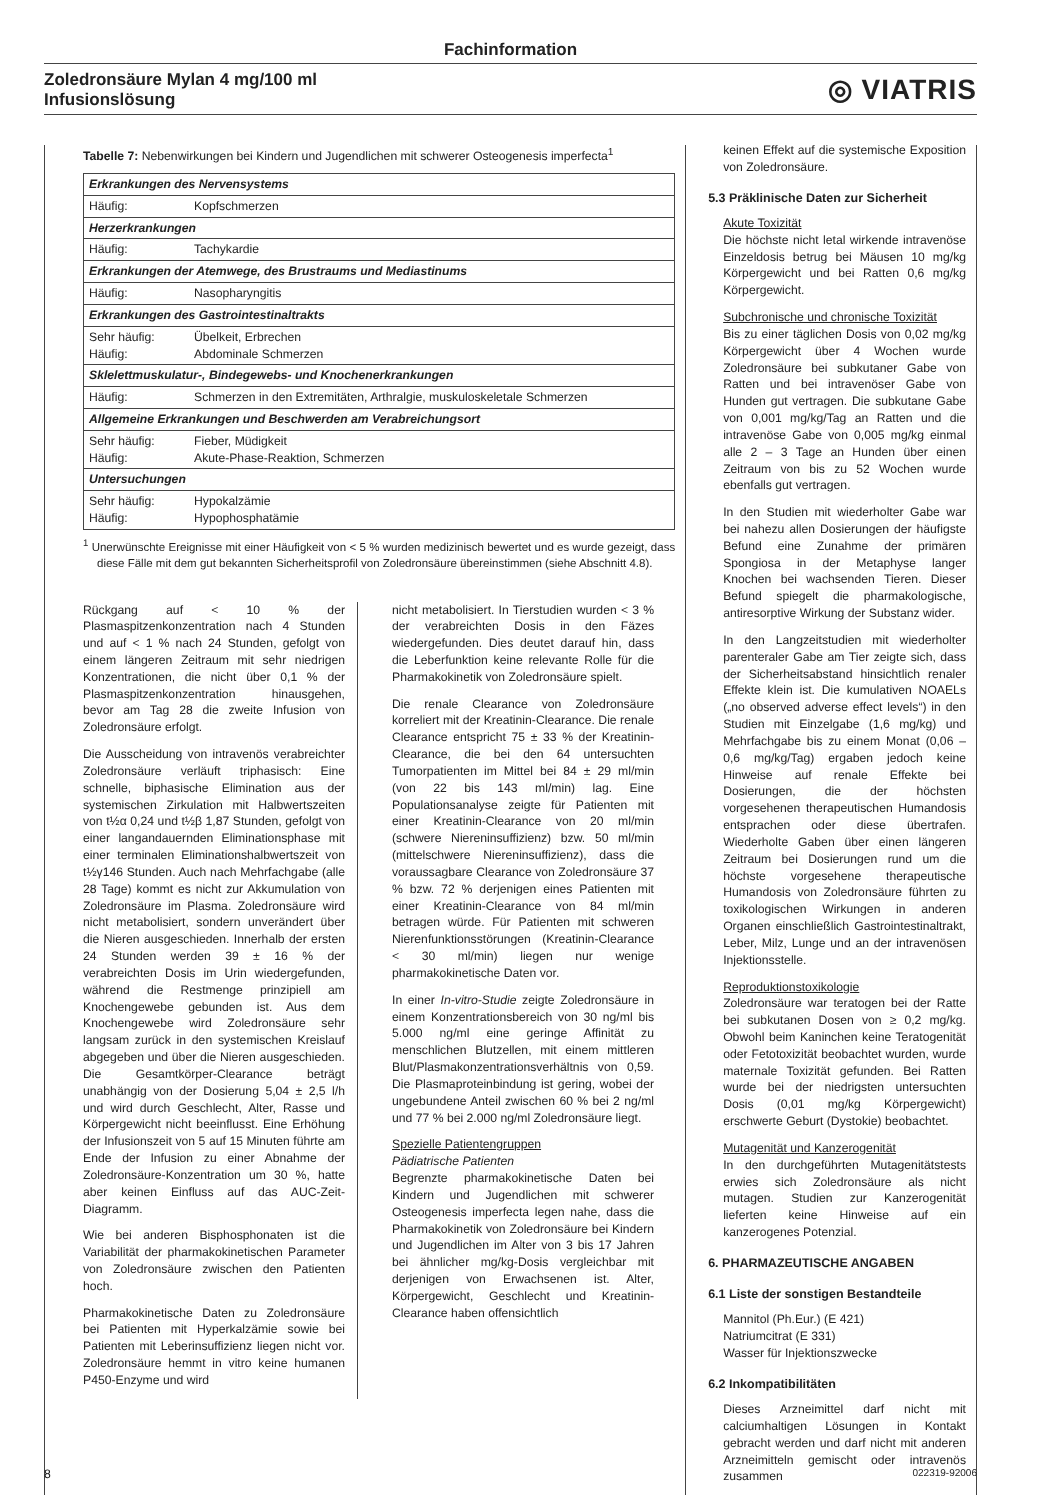Fachinformation
Zoledronsäure Mylan 4 mg/100 ml
Infusionslösung
◎ VIATRIS
Tabelle 7: Nebenwirkungen bei Kindern und Jugendlichen mit schwerer Osteogenesis imperfecta<sup>1</sup>
| Erkrankungen des Nervensystems | |
| Häufig: | Kopfschmerzen |
| Herzerkrankungen | |
| Häufig: | Tachykardie |
| Erkrankungen der Atemwege, des Brustraums und Mediastinums | |
| Häufig: | Nasopharyngitis |
| Erkrankungen des Gastrointestinaltrakts | |
| Sehr häufig: Häufig: | Übelkeit, Erbrechen Abdominale Schmerzen |
| Sklelettmuskulatur-, Bindegewebs- und Knochenerkrankungen | |
| Häufig: | Schmerzen in den Extremitäten, Arthralgie, muskuloskeletale Schmerzen |
| Allgemeine Erkrankungen und Beschwerden am Verabreichungsort | |
| Sehr häufig: Häufig: | Fieber, Müdigkeit Akute-Phase-Reaktion, Schmerzen |
| Untersuchungen | |
| Sehr häufig: Häufig: | Hypokalzämie Hypophosphatämie |
<sup>1</sup> Unerwünschte Ereignisse mit einer Häufigkeit von < 5 % wurden medizinisch bewertet und es wurde gezeigt, dass diese Fälle mit dem gut bekannten Sicherheitsprofil von Zoledronsäure übereinstimmen (siehe Abschnitt 4.8).
Rückgang auf < 10 % der Plasmaspitzenkonzentration nach 4 Stunden und auf < 1 % nach 24 Stunden, gefolgt von einem längeren Zeitraum mit sehr niedrigen Konzentrationen, die nicht über 0,1 % der Plasmaspitzenkonzentration hinausgehen, bevor am Tag 28 die zweite Infusion von Zoledronsäure erfolgt.
Die Ausscheidung von intravenös verabreichter Zoledronsäure verläuft triphasisch: Eine schnelle, biphasische Elimination aus der systemischen Zirkulation mit Halbwertszeiten von t½α 0,24 und t½β 1,87 Stunden, gefolgt von einer langandauernden Eliminationsphase mit einer terminalen Eliminationshalbwertszeit von t½γ146 Stunden. Auch nach Mehrfachgabe (alle 28 Tage) kommt es nicht zur Akkumulation von Zoledronsäure im Plasma. Zoledronsäure wird nicht metabolisiert, sondern unverändert über die Nieren ausgeschieden. Innerhalb der ersten 24 Stunden werden 39 ± 16 % der verabreichten Dosis im Urin wiedergefunden, während die Restmenge prinzipiell am Knochengewebe gebunden ist. Aus dem Knochengewebe wird Zoledronsäure sehr langsam zurück in den systemischen Kreislauf abgegeben und über die Nieren ausgeschieden. Die Gesamtkörper-Clearance beträgt unabhängig von der Dosierung 5,04 ± 2,5 l/h und wird durch Geschlecht, Alter, Rasse und Körpergewicht nicht beeinflusst. Eine Erhöhung der Infusionszeit von 5 auf 15 Minuten führte am Ende der Infusion zu einer Abnahme der Zoledronsäure-Konzentration um 30 %, hatte aber keinen Einfluss auf das AUC-Zeit-Diagramm.
Wie bei anderen Bisphosphonaten ist die Variabilität der pharmakokinetischen Parameter von Zoledronsäure zwischen den Patienten hoch.
Pharmakokinetische Daten zu Zoledronsäure bei Patienten mit Hyperkalzämie sowie bei Patienten mit Leberinsuffizienz liegen nicht vor. Zoledronsäure hemmt in vitro keine humanen P450-Enzyme und wird
nicht metabolisiert. In Tierstudien wurden < 3 % der verabreichten Dosis in den Fäzes wiedergefunden. Dies deutet darauf hin, dass die Leberfunktion keine relevante Rolle für die Pharmakokinetik von Zoledronsäure spielt.
Die renale Clearance von Zoledronsäure korreliert mit der Kreatinin-Clearance. Die renale Clearance entspricht 75 ± 33 % der Kreatinin-Clearance, die bei den 64 untersuchten Tumorpatienten im Mittel bei 84 ± 29 ml/min (von 22 bis 143 ml/min) lag. Eine Populationsanalyse zeigte für Patienten mit einer Kreatinin-Clearance von 20 ml/min (schwere Niereninsuffizienz) bzw. 50 ml/min (mittelschwere Niereninsuffizienz), dass die voraussagbare Clearance von Zoledronsäure 37 % bzw. 72 % derjenigen eines Patienten mit einer Kreatinin-Clearance von 84 ml/min betragen würde. Für Patienten mit schweren Nierenfunktionsstörungen (Kreatinin-Clearance < 30 ml/min) liegen nur wenige pharmakokinetische Daten vor.
In einer In-vitro-Studie zeigte Zoledronsäure in einem Konzentrationsbereich von 30 ng/ml bis 5.000 ng/ml eine geringe Affinität zu menschlichen Blutzellen, mit einem mittleren Blut/Plasmakonzentrationsverhältnis von 0,59. Die Plasmaproteinbindung ist gering, wobei der ungebundene Anteil zwischen 60 % bei 2 ng/ml und 77 % bei 2.000 ng/ml Zoledronsäure liegt.
Spezielle Patientengruppen
Pädiatrische Patienten
Begrenzte pharmakokinetische Daten bei Kindern und Jugendlichen mit schwerer Osteogenesis imperfecta legen nahe, dass die Pharmakokinetik von Zoledronsäure bei Kindern und Jugendlichen im Alter von 3 bis 17 Jahren bei ähnlicher mg/kg-Dosis vergleichbar mit derjenigen von Erwachsenen ist. Alter, Körpergewicht, Geschlecht und Kreatinin-Clearance haben offensichtlich
keinen Effekt auf die systemische Exposition von Zoledronsäure.
5.3 Präklinische Daten zur Sicherheit
Akute Toxizität
Die höchste nicht letal wirkende intravenöse Einzeldosis betrug bei Mäusen 10 mg/kg Körpergewicht und bei Ratten 0,6 mg/kg Körpergewicht.
Subchronische und chronische Toxizität
Bis zu einer täglichen Dosis von 0,02 mg/kg Körpergewicht über 4 Wochen wurde Zoledronsäure bei subkutaner Gabe von Ratten und bei intravenöser Gabe von Hunden gut vertragen. Die subkutane Gabe von 0,001 mg/kg/Tag an Ratten und die intravenöse Gabe von 0,005 mg/kg einmal alle 2 – 3 Tage an Hunden über einen Zeitraum von bis zu 52 Wochen wurde ebenfalls gut vertragen.
In den Studien mit wiederholter Gabe war bei nahezu allen Dosierungen der häufigste Befund eine Zunahme der primären Spongiosa in der Metaphyse langer Knochen bei wachsenden Tieren. Dieser Befund spiegelt die pharmakologische, antiresorptive Wirkung der Substanz wider.
In den Langzeitstudien mit wiederholter parenteraler Gabe am Tier zeigte sich, dass der Sicherheitsabstand hinsichtlich renaler Effekte klein ist. Die kumulativen NOAELs („no observed adverse effect levels“) in den Studien mit Einzelgabe (1,6 mg/kg) und Mehrfachgabe bis zu einem Monat (0,06 – 0,6 mg/kg/Tag) ergaben jedoch keine Hinweise auf renale Effekte bei Dosierungen, die der höchsten vorgesehenen therapeutischen Humandosis entsprachen oder diese übertrafen. Wiederholte Gaben über einen längeren Zeitraum bei Dosierungen rund um die höchste vorgesehene therapeutische Humandosis von Zoledronsäure führten zu toxikologischen Wirkungen in anderen Organen einschließlich Gastrointestinaltrakt, Leber, Milz, Lunge und an der intravenösen Injektionsstelle.
Reproduktionstoxikologie
Zoledronsäure war teratogen bei der Ratte bei subkutanen Dosen von ≥ 0,2 mg/kg. Obwohl beim Kaninchen keine Teratogenität oder Fetotoxizität beobachtet wurden, wurde maternale Toxizität gefunden. Bei Ratten wurde bei der niedrigsten untersuchten Dosis (0,01 mg/kg Körpergewicht) erschwerte Geburt (Dystokie) beobachtet.
Mutagenität und Kanzerogenität
In den durchgeführten Mutagenitätstests erwies sich Zoledronsäure als nicht mutagen. Studien zur Kanzerogenität lieferten keine Hinweise auf ein kanzerogenes Potenzial.
6. PHARMAZEUTISCHE ANGABEN
6.1 Liste der sonstigen Bestandteile
Mannitol (Ph.Eur.) (E 421)
Natriumcitrat (E 331)
Wasser für Injektionszwecke
6.2 Inkompatibilitäten
Dieses Arzneimittel darf nicht mit calciumhaltigen Lösungen in Kontakt gebracht werden und darf nicht mit anderen Arzneimitteln gemischt oder intravenös zusammen
8 022319-92006